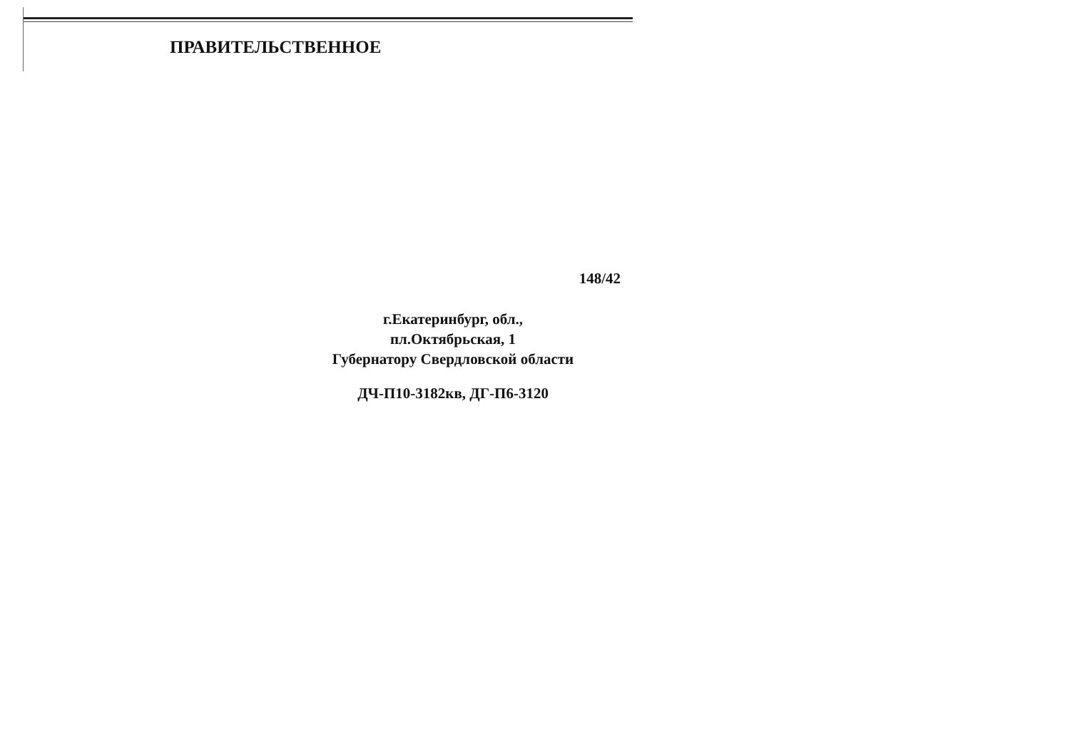ПРАВИТЕЛЬСТВЕННОЕ
148/42
г.Екатеринбург, обл.,
пл.Октябрьская, 1
Губернатору Свердловской области
ДЧ-П10-3182кв, ДГ-П6-3120